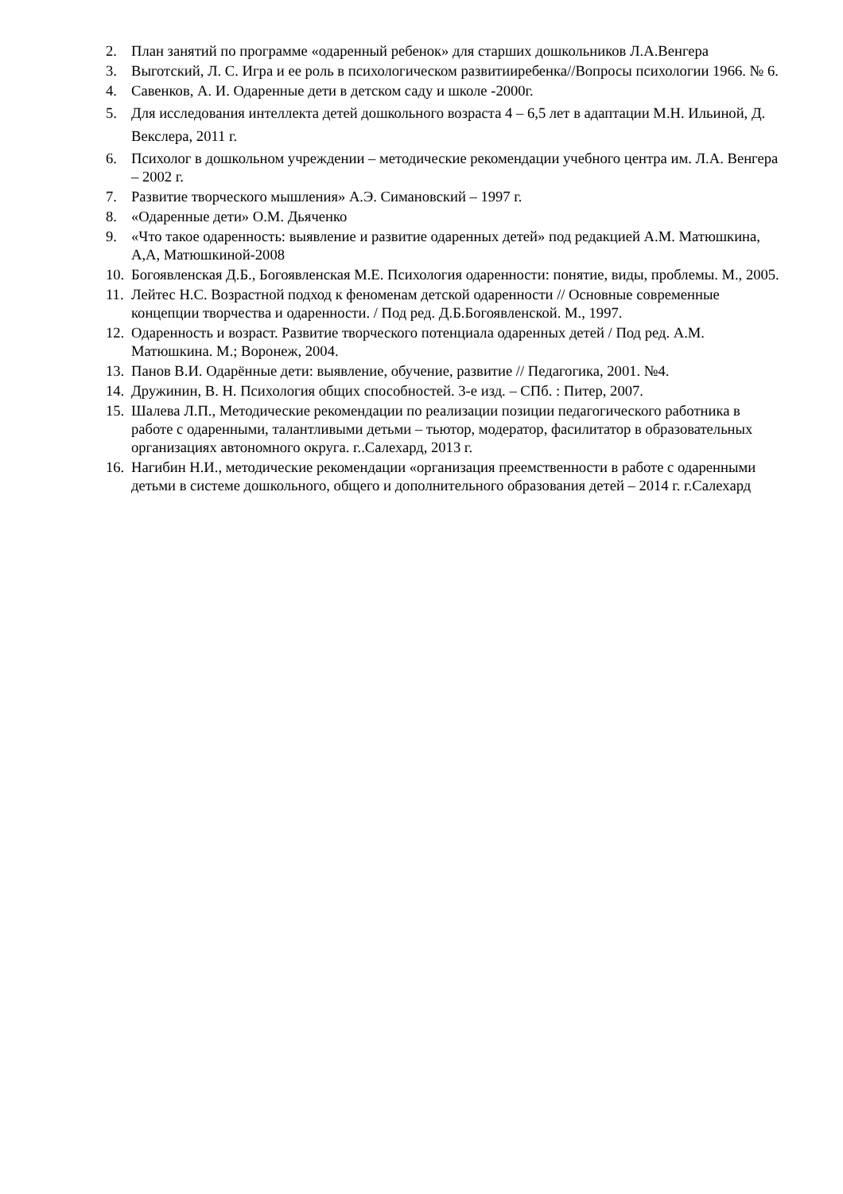2. План занятий по программе «одаренный ребенок» для старших дошкольников Л.А.Венгера
3. Выготский, Л. С. Игра и ее роль в психологическом развитииребенка//Вопросы психологии 1966. № 6.
4. Савенков, А. И. Одаренные дети в детском саду и школе -2000г.
5. Для исследования интеллекта детей дошкольного возраста 4 – 6,5 лет в адаптации М.Н. Ильиной, Д. Векслера, 2011 г.
6. Психолог в дошкольном учреждении – методические рекомендации учебного центра им. Л.А. Венгера – 2002 г.
7. Развитие творческого мышления» А.Э. Симановский – 1997 г.
8. «Одаренные дети» О.М. Дьяченко
9. «Что такое одаренность: выявление и развитие одаренных детей» под редакцией А.М. Матюшкина, А,А, Матюшкиной-2008
10. Богоявленская Д.Б., Богоявленская М.Е. Психология одаренности: понятие, виды, проблемы. М., 2005.
11. Лейтес Н.С. Возрастной подход к феноменам детской одаренности // Основные современные концепции творчества и одаренности. / Под ред. Д.Б.Богоявленской. М., 1997.
12. Одаренность и возраст. Развитие творческого потенциала одаренных детей / Под ред. А.М. Матюшкина. М.; Воронеж, 2004.
13. Панов В.И. Одарённые дети: выявление, обучение, развитие // Педагогика, 2001. №4.
14. Дружинин, В. Н. Психология общих способностей. 3-е изд. – СПб. : Питер, 2007.
15. Шалева Л.П., Методические рекомендации по реализации позиции педагогического работника в работе с одаренными, талантливыми детьми – тьютор, модератор, фасилитатор в образовательных организациях автономного округа. г..Салехард, 2013 г.
16. Нагибин Н.И., методические рекомендации «организация преемственности в работе с одаренными детьми в системе дошкольного, общего и дополнительного образования детей – 2014 г. г.Салехард